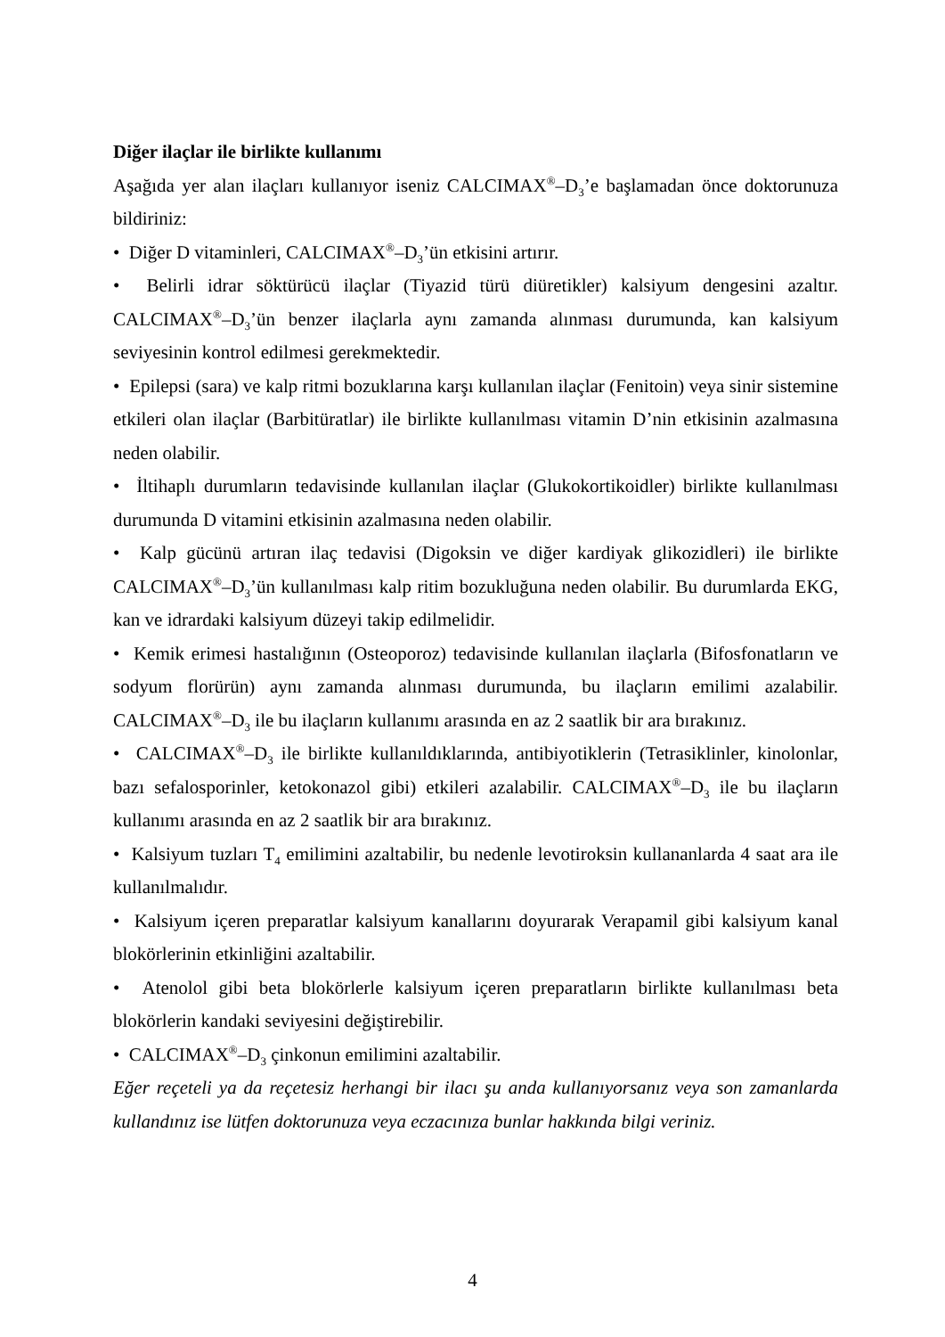Diğer ilaçlar ile birlikte kullanımı
Aşağıda yer alan ilaçları kullanıyor iseniz CALCIMAX<sup>®</sup>–D<sub>3</sub>’e başlamadan önce doktorunuza bildiriniz:
• Diğer D vitaminleri, CALCIMAX<sup>®</sup>–D<sub>3</sub>’ün etkisini artırır.
• Belirli idrar söktürücü ilaçlar (Tiyazid türü diüretikler) kalsiyum dengesini azaltır. CALCIMAX<sup>®</sup>–D<sub>3</sub>’ün benzer ilaçlarla aynı zamanda alınması durumunda, kan kalsiyum seviyesinin kontrol edilmesi gerekmektedir.
• Epilepsi (sara) ve kalp ritmi bozuklarına karşı kullanılan ilaçlar (Fenitoin) veya sinir sistemine etkileri olan ilaçlar (Barbitüratlar) ile birlikte kullanılması vitamin D’nin etkisinin azalmasına neden olabilir.
• İltihaplı durumların tedavisinde kullanılan ilaçlar (Glukokortikoidler) birlikte kullanılması durumunda D vitamini etkisinin azalmasına neden olabilir.
• Kalp gücünü artıran ilaç tedavisi (Digoksin ve diğer kardiyak glikozidleri) ile birlikte CALCIMAX<sup>®</sup>–D<sub>3</sub>’ün kullanılması kalp ritim bozukluğuna neden olabilir. Bu durumlarda EKG, kan ve idrardaki kalsiyum düzeyi takip edilmelidir.
• Kemik erimesi hastalığının (Osteoporoz) tedavisinde kullanılan ilaçlarla (Bifosfonatların ve sodyum florürün) aynı zamanda alınması durumunda, bu ilaçların emilimi azalabilir. CALCIMAX<sup>®</sup>–D<sub>3</sub> ile bu ilaçların kullanımı arasında en az 2 saatlik bir ara bırakınız.
• CALCIMAX<sup>®</sup>–D<sub>3</sub> ile birlikte kullanıldıklarında, antibiyotiklerin (Tetrasiklinler, kinolonlar, bazı sefalosporinler, ketokonazol gibi) etkileri azalabilir. CALCIMAX<sup>®</sup>–D<sub>3</sub> ile bu ilaçların kullanımı arasında en az 2 saatlik bir ara bırakınız.
• Kalsiyum tuzları T<sub>4</sub> emilimini azaltabilir, bu nedenle levotiroksin kullananlarda 4 saat ara ile kullanılmalıdır.
• Kalsiyum içeren preparatlar kalsiyum kanallarını doyurarak Verapamil gibi kalsiyum kanal blokörlerinin etkinliğini azaltabilir.
• Atenolol gibi beta blokörlerle kalsiyum içeren preparatların birlikte kullanılması beta blokörlerin kandaki seviyesini değiştirebilir.
• CALCIMAX<sup>®</sup>–D<sub>3</sub> çinkonun emilimini azaltabilir.
Eğer reçeteli ya da reçetesiz herhangi bir ilacı şu anda kullanıyorsanız veya son zamanlarda kullandınız ise lütfen doktorunuza veya eczacınıza bunlar hakkında bilgi veriniz.
4